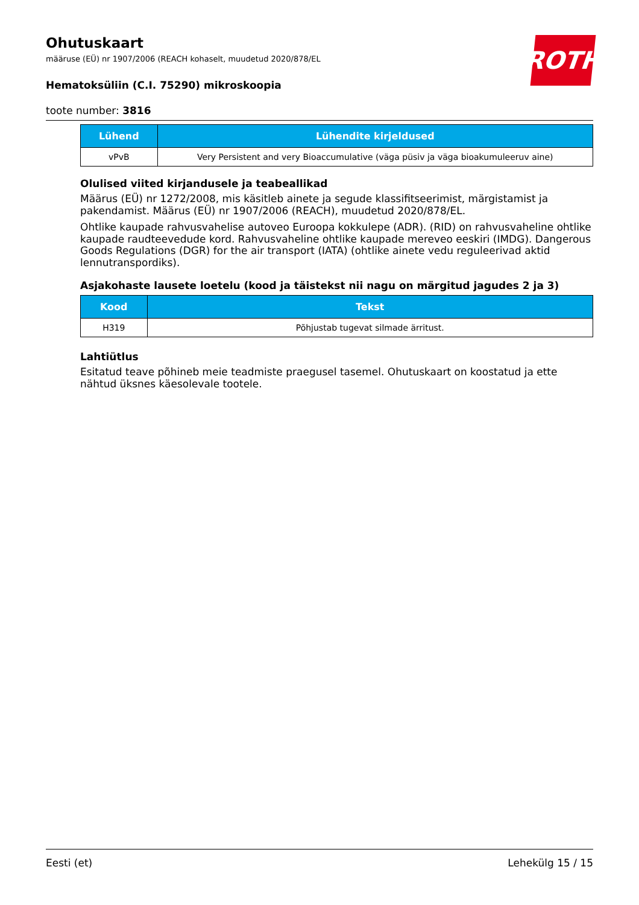ROTH
Ohutuskaart
määruse (EÜ) nr 1907/2006 (REACH kohaselt, muudetud 2020/878/EL
Hematoksüliin (C.I. 75290) mikroskoopia
toote number: 3816
| Lühend | Lühendite kirjeldused |
| --- | --- |
| vPvB | Very Persistent and very Bioaccumulative (väga püsiv ja väga bioakumuleeruv aine) |
Olulised viited kirjandusele ja teabeallikad
Määrus (EÜ) nr 1272/2008, mis käsitleb ainete ja segude klassifitseerimist, märgistamist ja pakendamist. Määrus (EÜ) nr 1907/2006 (REACH), muudetud 2020/878/EL.
Ohtlike kaupade rahvusvahelise autoveo Euroopa kokkulepe (ADR). (RID) on rahvusvaheline ohtlike kaupade raudteevedude kord. Rahvusvaheline ohtlike kaupade mereveo eeskiri (IMDG). Dangerous Goods Regulations (DGR) for the air transport (IATA) (ohtlike ainete vedu reguleerivad aktid lennutranspordiks).
Asjakohaste lausete loetelu (kood ja täistekst nii nagu on märgitud jagudes 2 ja 3)
| Kood | Tekst |
| --- | --- |
| H319 | Põhjustab tugevat silmade ärritust. |
Lahtiütlus
Esitatud teave põhineb meie teadmiste praegusel tasemel. Ohutuskaart on koostatud ja ette nähtud üksnes käesolevale tootele.
Eesti (et) Lehekülg 15 / 15